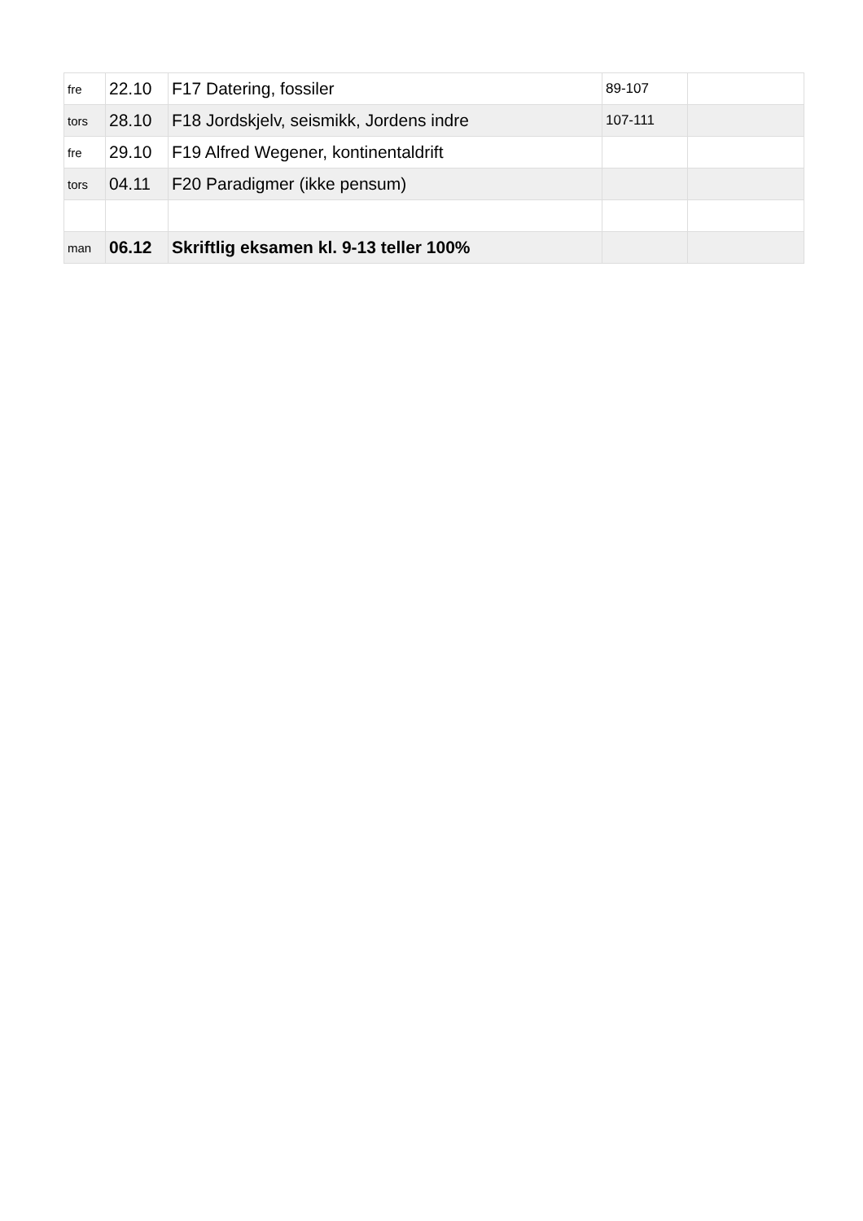| fre | 22.10 | F17 Datering, fossiler | 89-107 | |
| tors | 28.10 | F18 Jordskjelv, seismikk, Jordens indre | 107-111 | |
| fre | 29.10 | F19 Alfred Wegener, kontinentaldrift | | |
| tors | 04.11 | F20 Paradigmer (ikke pensum) | | |
| man | 06.12 | Skriftlig eksamen kl. 9-13 teller 100% | | |